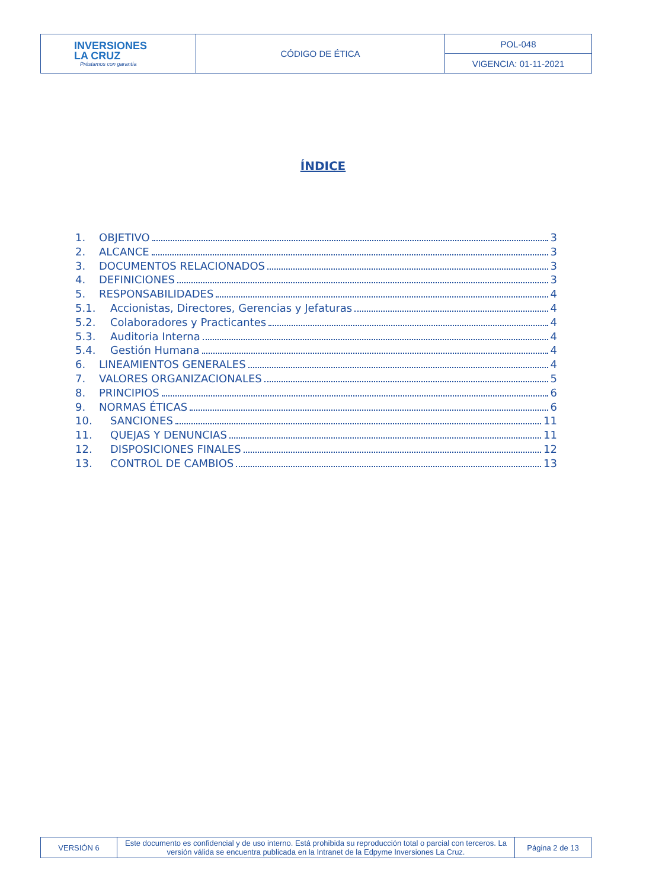| INVERSIONES LA CRUZ Préstamos con garantía | CÓDIGO DE ÉTICA | POL-048 |
| | | VIGENCIA: 01-11-2021 |
ÍNDICE
1. OBJETIVO 3
2. ALCANCE 3
3. DOCUMENTOS RELACIONADOS 3
4. DEFINICIONES 3
5. RESPONSABILIDADES 4
5.1. Accionistas, Directores, Gerencias y Jefaturas 4
5.2. Colaboradores y Practicantes 4
5.3. Auditoria Interna 4
5.4. Gestión Humana 4
6. LINEAMIENTOS GENERALES 4
7. VALORES ORGANIZACIONALES 5
8. PRINCIPIOS 6
9. NORMAS ÉTICAS 6
10. SANCIONES 11
11. QUEJAS Y DENUNCIAS 11
12. DISPOSICIONES FINALES 12
13. CONTROL DE CAMBIOS 13
| VERSIÓN 6 | Este documento es confidencial y de uso interno. Está prohibida su reproducción total o parcial con terceros. La versión válida se encuentra publicada en la Intranet de la Edpyme Inversiones La Cruz. | Página 2 de 13 |